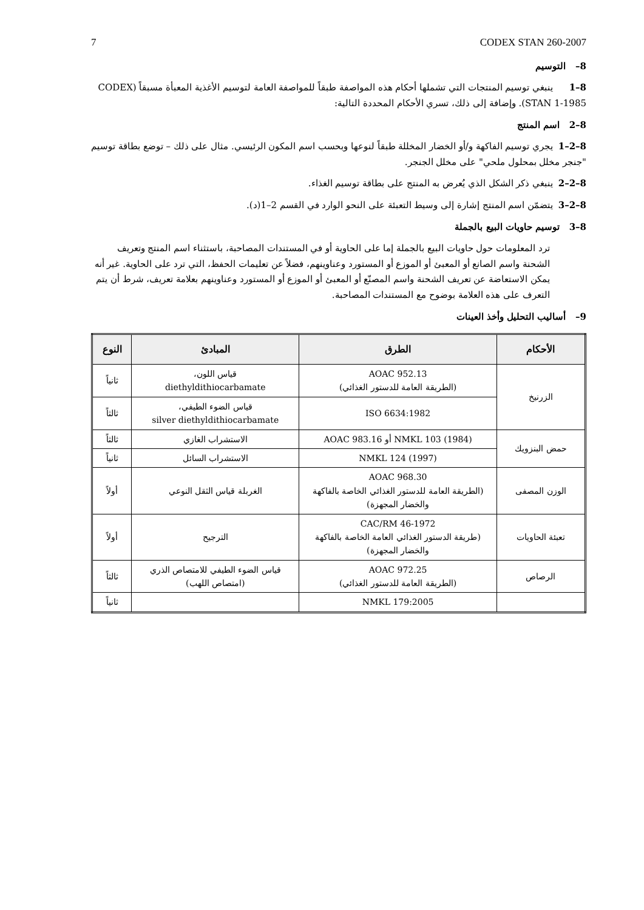7 CODEX STAN 260-2007
8– التوسيم
8–1 ينبغي توسيم المنتجات التي تشملها أحكام هذه المواصفة طبقاً للمواصفة العامة لتوسيم الأغذية المعبأة مسبقاً (CODEX STAN 1-1985). وإضافة إلى ذلك، تسري الأحكام المحددة التالية:
8–2 اسم المنتج
8–2–1 يجري توسيم الفاكهة و/أو الخضار المخللة طبقاً لنوعها وبحسب اسم المكون الرئيسي. مثال على ذلك – توضع بطاقة توسيم "جنجر مخلل بمحلول ملحي" على مخلل الجنجر.
8–2–2 ينبغي ذكر الشكل الذي يُعرض به المنتج على بطاقة توسيم الغذاء.
8–2–3 يتضمّن اسم المنتج إشارة إلى وسيط التعبئة على النحو الوارد في القسم 2–1(د).
8–3 توسيم حاويات البيع بالجملة
ترد المعلومات حول حاويات البيع بالجملة إما على الحاوية أو في المستندات المصاحبة، باستثناء اسم المنتج وتعريف الشحنة واسم الصانع أو المعبئ أو الموزع أو المستورد وعناوينهم، فضلاً عن تعليمات الحفظ، التي ترد على الحاوية. غير أنه يمكن الاستعاضة عن تعريف الشحنة واسم المصنّع أو المعبئ أو الموزع أو المستورد وعناوينهم بعلامة تعريف، شرط أن يتم التعرف على هذه العلامة بوضوح مع المستندات المصاحبة.
9– أساليب التحليل وأخذ العينات
| الأحكام | الطرق | المبادئ | النوع |
| --- | --- | --- | --- |
| الزرنيخ | AOAC 952.13 (الطريقة العامة للدستور الغذائي) | قياس اللون، diethyldithiocarbamate | ثانياً |
| | ISO 6634:1982 | قياس الضوء الطيفي، silver diethyldithiocarbamate | ثالثاً |
| حمض البنزويك | NMKL 103 (1984) أو AOAC 983.16 | الاستشراب الغازي | ثالثاً |
| | NMKL 124 (1997) | الاستشراب السائل | ثانياً |
| الوزن المصفى | AOAC 968.30 (الطريقة العامة للدستور الغذائي الخاصة بالفاكهة والخضار المجهزة) | الغربلة قياس الثقل النوعي | أولاً |
| تعبئة الحاويات | CAC/RM 46-1972 (طريقة الدستور الغذائي العامة الخاصة بالفاكهة والخضار المجهزة) | الترجيح | أولاً |
| الرصاص | AOAC 972.25 (الطريقة العامة للدستور الغذائي) | قياس الضوء الطيفي للامتصاص الذري (امتصاص اللهب) | ثالثاً |
| | NMKL 179:2005 | | ثانياً |